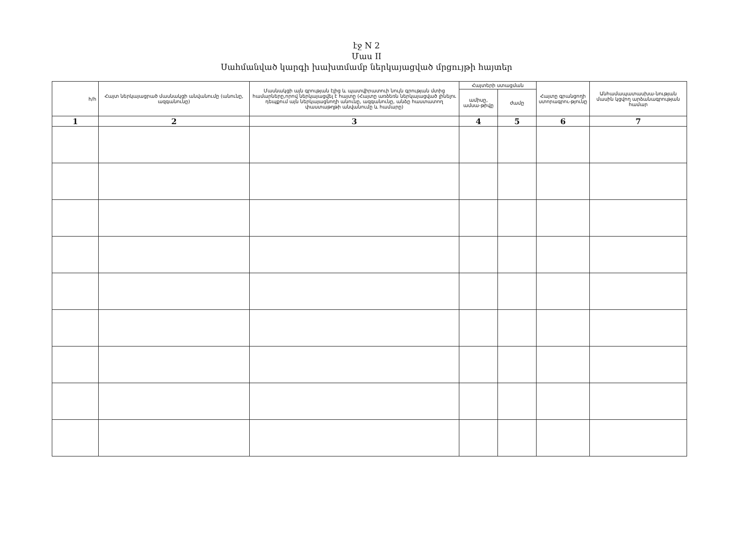էջ N 2
Մաս II
Սահմանված կարգի խախտմամբ ներկայացված մրցույթի հայտեր
| հ/հ | Հայտ ներկայացրած մասնակցի անվանումը (անունը, ազգանունը) | Մասնակցի այն գրության էլից և պատվիրատուի նույն գրության մտից համարները,որով ներկայացվել է հայտը (Հայտը առձեռն ներկայացված լինելու դեպքում այն ներկայացնողի անունը, ազգանունը, անձը հաստատող փաստաթղթի անվանումը և համարը) | Հայտերի ստացման | | Հայտը գրանցողի ստորագրու-թյունը | Անհամապատասխա-նության մասին կցվող արձանագրության համար |
| --- | --- | --- | --- | --- | --- | --- |
| | | | ամիսը, ամսա-թիվը | ժամը | | |
| 1 | 2 | 3 | 4 | 5 | 6 | 7 |